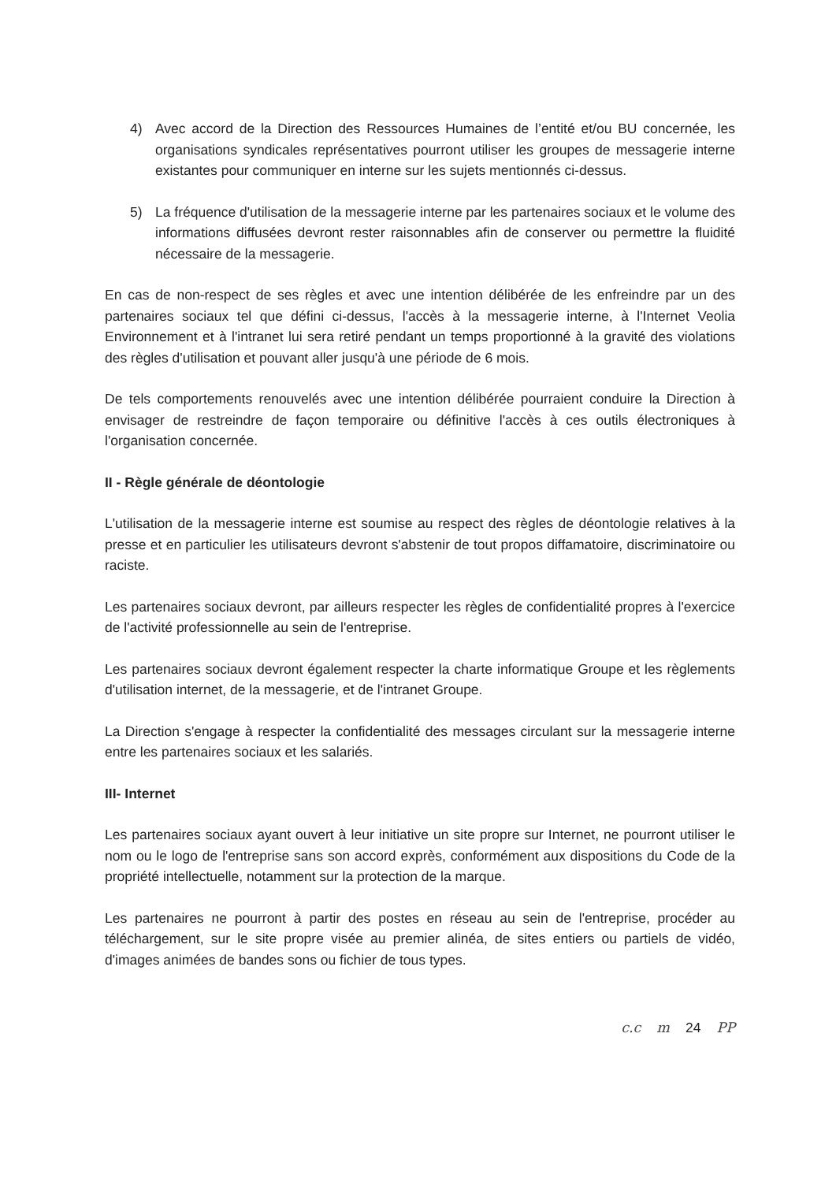4) Avec accord de la Direction des Ressources Humaines de l’entité et/ou BU concernée, les organisations syndicales représentatives pourront utiliser les groupes de messagerie interne existantes pour communiquer en interne sur les sujets mentionnés ci-dessus.
5) La fréquence d'utilisation de la messagerie interne par les partenaires sociaux et le volume des informations diffusées devront rester raisonnables afin de conserver ou permettre la fluidité nécessaire de la messagerie.
En cas de non-respect de ses règles et avec une intention délibérée de les enfreindre par un des partenaires sociaux tel que défini ci-dessus, l'accès à la messagerie interne, à l'Internet Veolia Environnement et à l'intranet lui sera retiré pendant un temps proportionné à la gravité des violations des règles d'utilisation et pouvant aller jusqu'à une période de 6 mois.
De tels comportements renouvelés avec une intention délibérée pourraient conduire la Direction à envisager de restreindre de façon temporaire ou définitive l'accès à ces outils électroniques à l'organisation concernée.
II - Règle générale de déontologie
L'utilisation de la messagerie interne est soumise au respect des règles de déontologie relatives à la presse et en particulier les utilisateurs devront s'abstenir de tout propos diffamatoire, discriminatoire ou raciste.
Les partenaires sociaux devront, par ailleurs respecter les règles de confidentialité propres à l'exercice de l'activité professionnelle au sein de l'entreprise.
Les partenaires sociaux devront également respecter la charte informatique Groupe et les règlements d'utilisation internet, de la messagerie, et de l'intranet Groupe.
La Direction s'engage à respecter la confidentialité des messages circulant sur la messagerie interne entre les partenaires sociaux et les salariés.
III- Internet
Les partenaires sociaux ayant ouvert à leur initiative un site propre sur Internet, ne pourront utiliser le nom ou le logo de l'entreprise sans son accord exprès, conformément aux dispositions du Code de la propriété intellectuelle, notamment sur la protection de la marque.
Les partenaires ne pourront à partir des postes en réseau au sein de l'entreprise, procéder au téléchargement, sur le site propre visée au premier alinéa, de sites entiers ou partiels de vidéo, d'images animées de bandes sons ou fichier de tous types.
c.c m 24 PP